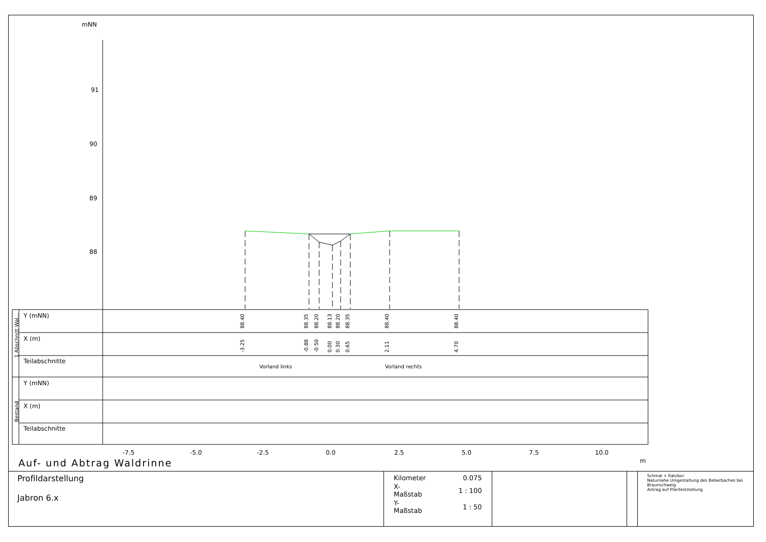mNN
91
90
89
88
Y (mNN)
X (m)
Teilabschnitte
Y (mNN)
X (m)
Teilabschnitte
Vorland links
Vorland rechts
-7.5
-5.0
-2.5
0.0
2.5
5.0
7.5
10.0
m
1 Abschnitt Wal...
Bestand
88.40
88.35
88.20
88.13
88.20
88.35
88.40
88.40
-3.25
-0.88
-0.50
0.00
0.30
0.65
2.11
4.70
Auf- und Abtrag Waldrinne
Profildarstellung
Jabron 6.x
| Kilometer | 0.075 |
| X-Maßstab | 1 : 100 |
| Y-Maßstab | 1 : 50 |
Schmal + Ratzbor
Naturnahe Umgestaltung des Beberbaches bei Braunschweig
Antrag auf Planfeststellung